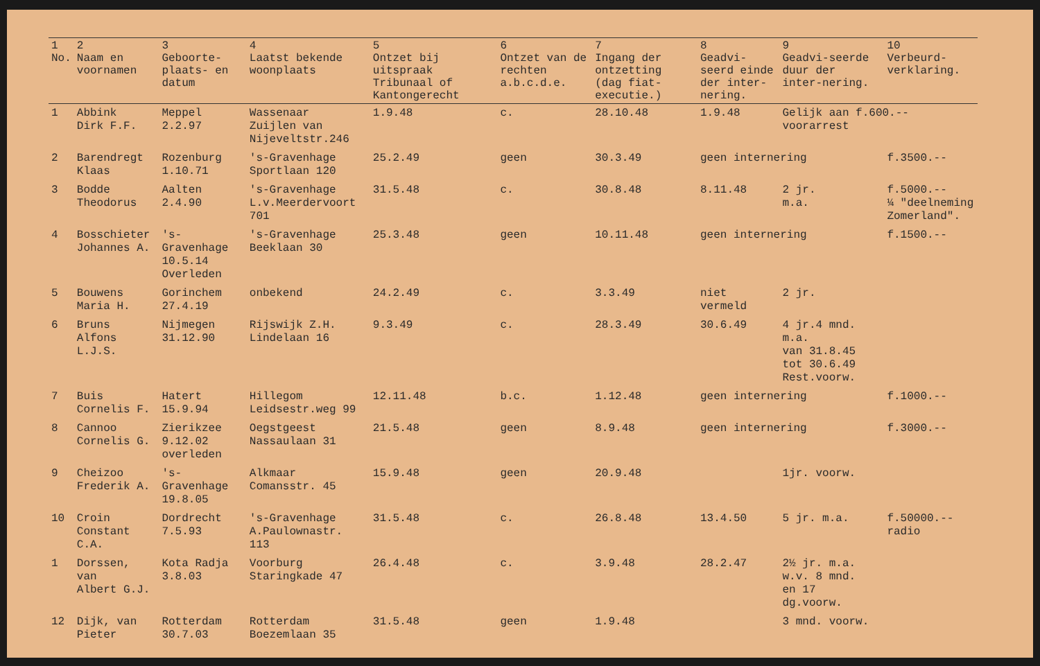| 1 No. | 2 Naam en voornamen | 3 Geboorte-plaats- en datum | 4 Laatst bekende woonplaats | 5 Ontzet bij uitspraak Tribunaal of Kantongerecht | 6 Ontzet van de rechten a.b.c.d.e. | 7 Ingang der ontzetting (dag fiat-executie.) | 8 Geadvi-seerd einde der inter-nering. | 9 Geadvi-seerde duur der inter-nering. | 10 Verbeurd-verklaring. |
| --- | --- | --- | --- | --- | --- | --- | --- | --- | --- |
| 1 | Abbink Dirk F.F. | Meppel 2.2.97 | Wassenaar Zuijlen van Nijeveltstr.246 | 1.9.48 | c. | 28.10.48 | 1.9.48 | Gelijk aan f.600.-- voorarrest | |
| 2 | Barendregt Klaas | Rozenburg 1.10.71 | 's-Gravenhage Sportlaan 120 | 25.2.49 | geen | 30.3.49 | geen internering | | f.3500.-- |
| 3 | Bodde Theodorus | Aalten 2.4.90 | 's-Gravenhage L.v.Meerdervoort 701 | 31.5.48 | c. | 30.8.48 | 8.11.48 | 2 jr. m.a. | f.5000.-- ¼ "deelneming Zomerland". |
| 4 | Bosschieter Johannes A. | 's-Gravenhage 10.5.14 Overleden | 's-Gravenhage Beeklaan 30 | 25.3.48 | geen | 10.11.48 | geen internering | | f.1500.-- |
| 5 | Bouwens Maria H. | Gorinchem 27.4.19 | onbekend | 24.2.49 | c. | 3.3.49 | niet vermeld | 2 jr. | |
| 6 | Bruns Alfons L.J.S. | Nijmegen 31.12.90 | Rijswijk Z.H. Lindelaan 16 | 9.3.49 | c. | 28.3.49 | 30.6.49 | 4 jr.4 mnd. m.a. van 31.8.45 tot 30.6.49 Rest.voorw. | |
| 7 | Buis Cornelis F. | Hatert 15.9.94 | Hillegom Leidsestr.weg 99 | 12.11.48 | b.c. | 1.12.48 | geen internering | | f.1000.-- |
| 8 | Cannoo Cornelis G. | Zierikzee 9.12.02 overleden | Oegstgeest Nassaulaan 31 | 21.5.48 | geen | 8.9.48 | geen internering | | f.3000.-- |
| 9 | Cheizoo Frederik A. | 's-Gravenhage 19.8.05 | Alkmaar Comansstr. 45 | 15.9.48 | geen | 20.9.48 | | 1jr. voorw. | |
| 10 | Croin Constant C.A. | Dordrecht 7.5.93 | 's-Gravenhage A.Paulownastr. 113 | 31.5.48 | c. | 26.8.48 | 13.4.50 | 5 jr. m.a. | f.50000.-- radio |
| 1 | Dorssen, van Albert G.J. | Kota Radja 3.8.03 | Voorburg Staringkade 47 | 26.4.48 | c. | 3.9.48 | 28.2.47 | 2½ jr. m.a. w.v. 8 mnd. en 17 dg.voorw. | |
| 12 | Dijk, van Pieter | Rotterdam 30.7.03 | Rotterdam Boezemlaan 35 | 31.5.48 | geen | 1.9.48 | | 3 mnd. voorw. | |